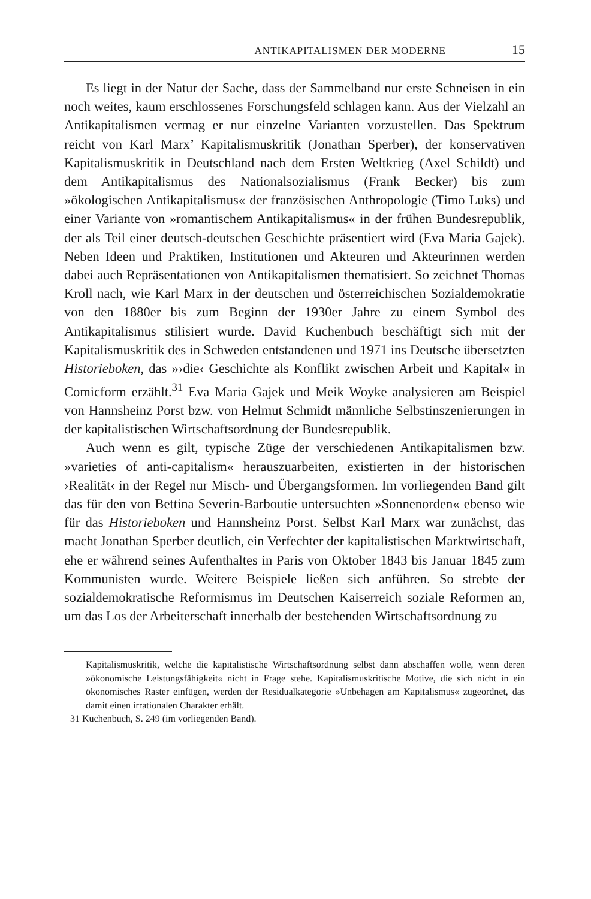ANTIKAPITALISMEN DER MODERNE 15
Es liegt in der Natur der Sache, dass der Sammelband nur erste Schneisen in ein noch weites, kaum erschlossenes Forschungsfeld schlagen kann. Aus der Vielzahl an Antikapitalismen vermag er nur einzelne Varianten vorzustellen. Das Spektrum reicht von Karl Marx’ Kapitalismuskritik (Jonathan Sperber), der konservativen Kapitalismuskritik in Deutschland nach dem Ersten Weltkrieg (Axel Schildt) und dem Antikapitalismus des Nationalsozialismus (Frank Becker) bis zum »ökologischen Antikapitalismus« der französischen Anthropologie (Timo Luks) und einer Variante von »romantischem Antikapitalismus« in der frühen Bundesrepublik, der als Teil einer deutsch-deutschen Geschichte präsentiert wird (Eva Maria Gajek). Neben Ideen und Praktiken, Institutionen und Akteuren und Akteurinnen werden dabei auch Repräsentationen von Antikapitalismen thematisiert. So zeichnet Thomas Kroll nach, wie Karl Marx in der deutschen und österreichischen Sozialdemokratie von den 1880er bis zum Beginn der 1930er Jahre zu einem Symbol des Antikapitalismus stilisiert wurde. David Kuchenbuch beschäftigt sich mit der Kapitalismuskritik des in Schweden entstandenen und 1971 ins Deutsche übersetzten Historieboken, das »›die‹ Geschichte als Konflikt zwischen Arbeit und Kapital« in Comicform erzählt.<sup>31</sup> Eva Maria Gajek und Meik Woyke analysieren am Beispiel von Hannsheinz Porst bzw. von Helmut Schmidt männliche Selbstinszenierungen in der kapitalistischen Wirtschaftsordnung der Bundesrepublik.
Auch wenn es gilt, typische Züge der verschiedenen Antikapitalismen bzw. »varieties of anti-capitalism« herauszuarbeiten, existierten in der historischen ›Realität‹ in der Regel nur Misch- und Übergangsformen. Im vorliegenden Band gilt das für den von Bettina Severin-Barboutie untersuchten »Sonnenorden« ebenso wie für das Historieboken und Hannsheinz Porst. Selbst Karl Marx war zunächst, das macht Jonathan Sperber deutlich, ein Verfechter der kapitalistischen Marktwirtschaft, ehe er während seines Aufenthaltes in Paris von Oktober 1843 bis Januar 1845 zum Kommunisten wurde. Weitere Beispiele ließen sich anführen. So strebte der sozialdemokratische Reformismus im Deutschen Kaiserreich soziale Reformen an, um das Los der Arbeiterschaft innerhalb der bestehenden Wirtschaftsordnung zu
Kapitalismuskritik, welche die kapitalistische Wirtschaftsordnung selbst dann abschaffen wolle, wenn deren »ökonomische Leistungsfähigkeit« nicht in Frage stehe. Kapitalismuskritische Motive, die sich nicht in ein ökonomisches Raster einfügen, werden der Residualkategorie »Unbehagen am Kapitalismus« zugeordnet, das damit einen irrationalen Charakter erhält.
31 Kuchenbuch, S. 249 (im vorliegenden Band).